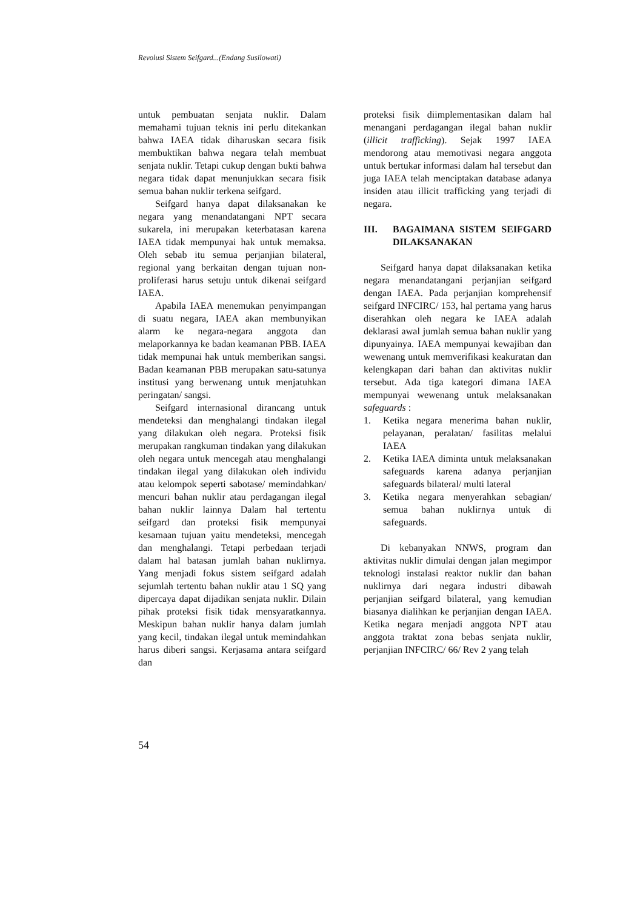Revolusi Sistem Seifgard...(Endang Susilowati)
untuk pembuatan senjata nuklir. Dalam memahami tujuan teknis ini perlu ditekankan bahwa IAEA tidak diharuskan secara fisik membuktikan bahwa negara telah membuat senjata nuklir. Tetapi cukup dengan bukti bahwa negara tidak dapat menunjukkan secara fisik semua bahan nuklir terkena seifgard.
Seifgard hanya dapat dilaksanakan ke negara yang menandatangani NPT secara sukarela, ini merupakan keterbatasan karena IAEA tidak mempunyai hak untuk memaksa. Oleh sebab itu semua perjanjian bilateral, regional yang berkaitan dengan tujuan non-proliferasi harus setuju untuk dikenai seifgard IAEA.
Apabila IAEA menemukan penyimpangan di suatu negara, IAEA akan membunyikan alarm ke negara-negara anggota dan melaporkannya ke badan keamanan PBB. IAEA tidak mempunai hak untuk memberikan sangsi. Badan keamanan PBB merupakan satu-satunya institusi yang berwenang untuk menjatuhkan peringatan/ sangsi.
Seifgard internasional dirancang untuk mendeteksi dan menghalangi tindakan ilegal yang dilakukan oleh negara. Proteksi fisik merupakan rangkuman tindakan yang dilakukan oleh negara untuk mencegah atau menghalangi tindakan ilegal yang dilakukan oleh individu atau kelompok seperti sabotase/ memindahkan/ mencuri bahan nuklir atau perdagangan ilegal bahan nuklir lainnya Dalam hal tertentu seifgard dan proteksi fisik mempunyai kesamaan tujuan yaitu mendeteksi, mencegah dan menghalangi. Tetapi perbedaan terjadi dalam hal batasan jumlah bahan nuklirnya. Yang menjadi fokus sistem seifgard adalah sejumlah tertentu bahan nuklir atau 1 SQ yang dipercaya dapat dijadikan senjata nuklir. Dilain pihak proteksi fisik tidak mensyaratkannya. Meskipun bahan nuklir hanya dalam jumlah yang kecil, tindakan ilegal untuk memindahkan harus diberi sangsi. Kerjasama antara seifgard dan
proteksi fisik diimplementasikan dalam hal menangani perdagangan ilegal bahan nuklir (illicit trafficking). Sejak 1997 IAEA mendorong atau memotivasi negara anggota untuk bertukar informasi dalam hal tersebut dan juga IAEA telah menciptakan database adanya insiden atau illicit trafficking yang terjadi di negara.
III. BAGAIMANA SISTEM SEIFGARD DILAKSANAKAN
Seifgard hanya dapat dilaksanakan ketika negara menandatangani perjanjian seifgard dengan IAEA. Pada perjanjian komprehensif seifgard INFCIRC/ 153, hal pertama yang harus diserahkan oleh negara ke IAEA adalah deklarasi awal jumlah semua bahan nuklir yang dipunyainya. IAEA mempunyai kewajiban dan wewenang untuk memverifikasi keakuratan dan kelengkapan dari bahan dan aktivitas nuklir tersebut. Ada tiga kategori dimana IAEA mempunyai wewenang untuk melaksanakan safeguards :
1. Ketika negara menerima bahan nuklir, pelayanan, peralatan/ fasilitas melalui IAEA
2. Ketika IAEA diminta untuk melaksanakan safeguards karena adanya perjanjian safeguards bilateral/ multi lateral
3. Ketika negara menyerahkan sebagian/ semua bahan nuklirnya untuk di safeguards.
Di kebanyakan NNWS, program dan aktivitas nuklir dimulai dengan jalan megimpor teknologi instalasi reaktor nuklir dan bahan nuklirnya dari negara industri dibawah perjanjian seifgard bilateral, yang kemudian biasanya dialihkan ke perjanjian dengan IAEA. Ketika negara menjadi anggota NPT atau anggota traktat zona bebas senjata nuklir, perjanjian INFCIRC/ 66/ Rev 2 yang telah
54